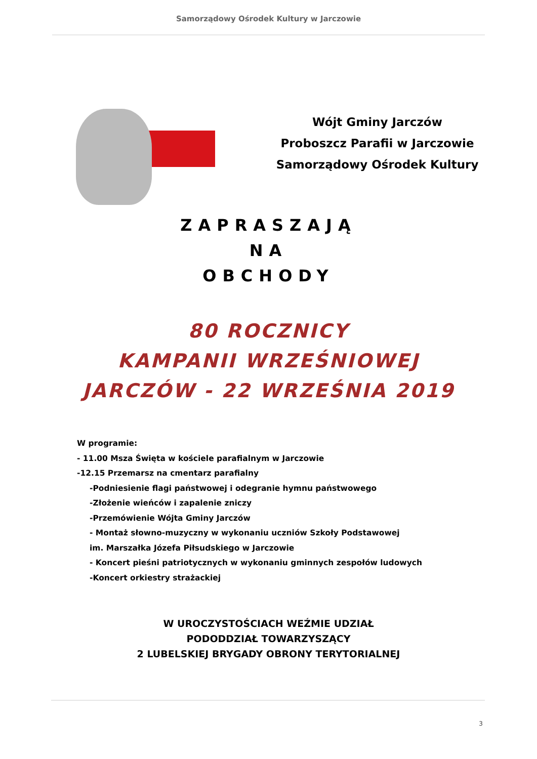Samorządowy Ośrodek Kultury w Jarczowie
Wójt Gminy Jarczów
Proboszcz Parafii w Jarczowie
Samorządowy Ośrodek Kultury
ZAPRASZAJĄ
NA
OBCHODY
80 ROCZNICY
KAMPANII WRZEŚNIOWEJ
JARCZÓW - 22 WRZEŚNIA 2019
W programie:
- 11.00 Msza Święta w kościele parafialnym w Jarczowie
-12.15 Przemarsz na cmentarz parafialny
-Podniesienie flagi państwowej i odegranie hymnu państwowego
-Złożenie wieńców i zapalenie zniczy
-Przemówienie Wójta Gminy Jarczów
- Montaż słowno-muzyczny w wykonaniu uczniów Szkoły Podstawowej
im. Marszałka Józefa Piłsudskiego w Jarczowie
- Koncert pieśni patriotycznych w wykonaniu gminnych zespołów ludowych
-Koncert orkiestry strażackiej
W UROCZYSTOŚCIACH WEŹMIE UDZIAŁ
PODODDZIAŁ TOWARZYSZĄCY
2 LUBELSKIEJ BRYGADY OBRONY TERYTORIALNEJ
3